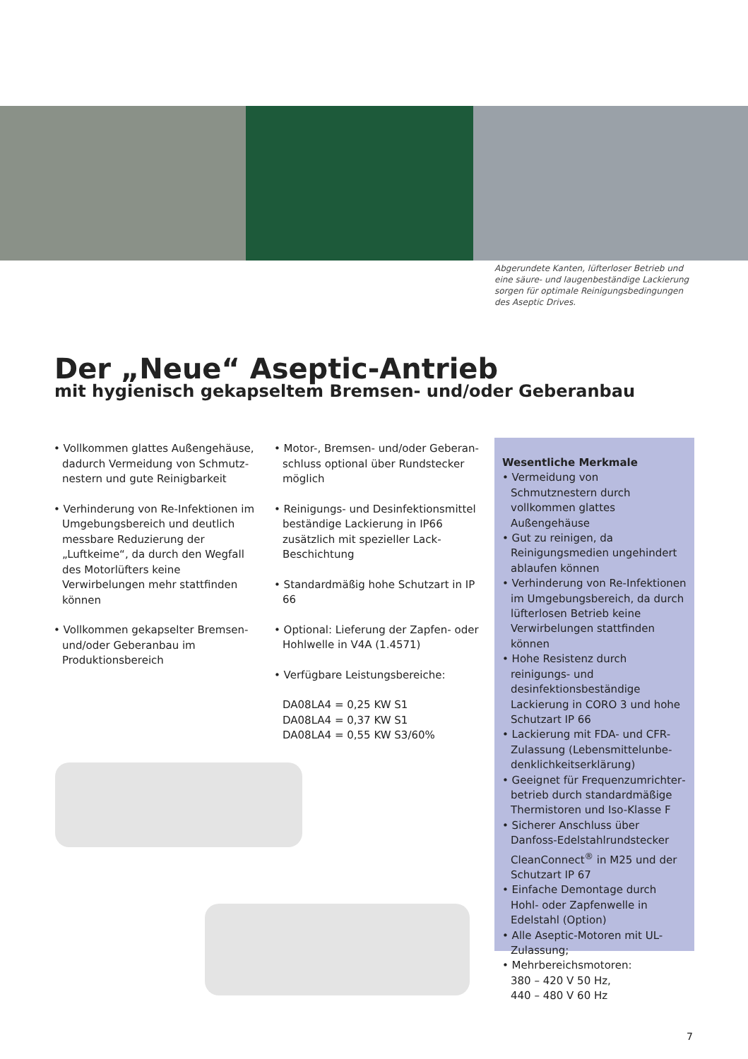Abgerundete Kanten, lüfterloser Betrieb und eine säure- und laugenbeständige Lackierung sorgen für optimale Reinigungsbedingungen des Aseptic Drives.
Der „Neue“ Aseptic-Antrieb
mit hygienisch gekapseltem Bremsen- und/oder Geberanbau
• Vollkommen glattes Außengehäuse, dadurch Vermeidung von Schmutz­nestern und gute Reinigbarkeit
• Verhinderung von Re-Infektionen im Umgebungsbereich und deutlich messbare Reduzierung der „Luftkeime“, da durch den Wegfall des Motorlüfters keine Verwirbelungen mehr stattfinden können
• Vollkommen gekapselter Bremsen- und/oder Geberanbau im Produktionsbereich
• Motor-, Bremsen- und/oder Geberan­schluss optional über Rundstecker möglich
• Reinigungs- und Desinfektionsmittel beständige Lackierung in IP66 zusätz­lich mit spezieller Lack-Beschichtung
• Standardmäßig hohe Schutzart in IP 66
• Optional: Lieferung der Zapfen- oder Hohlwelle in V4A (1.4571)
• Verfügbare Leistungsbereiche:
DA08LA4 = 0,25 KW S1
DA08LA4 = 0,37 KW S1
DA08LA4 = 0,55 KW S3/60%
Wesentliche Merkmale
• Vermeidung von Schmutznestern durch vollkommen glattes Außengehäuse
• Gut zu reinigen, da Reinigungsme­dien ungehindert ablaufen können
• Verhinderung von Re-Infektionen im Umgebungsbereich, da durch lüfterlosen Betrieb keine Verwirbe­lungen stattfinden können
• Hohe Resistenz durch reinigungs- und desinfektionsbeständige Lackierung in CORO 3 und hohe Schutzart IP 66
• Lackierung mit FDA- und CFR-Zulassung (Lebensmittelunbe­denklichkeitserklärung)
• Geeignet für Frequenzumrichter­betrieb durch standardmäßige Thermistoren und Iso-Klasse F
• Sicherer Anschluss über Danfoss-Edelstahlrundstecker CleanConnect<sup>®</sup> in M25 und der Schutzart IP 67
• Einfache Demontage durch Hohl- oder Zapfenwelle in Edelstahl (Option)
• Alle Aseptic-Motoren mit UL-Zulassung;
• Mehrbereichsmotoren:
380 – 420 V 50 Hz,
440 – 480 V 60 Hz
7